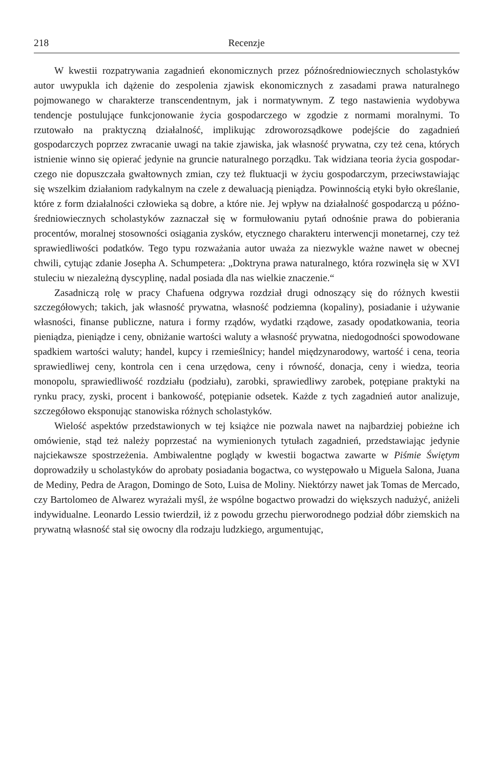218 Recenzje
W kwestii rozpatrywania zagadnień ekonomicznych przez późnośrednio­wiecznych scholastyków autor uwypukla ich dążenie do zespolenia zjawisk eko­nomicznych z zasadami prawa naturalnego pojmowanego w charakterze trans­cendentnym, jak i normatywnym. Z tego nastawienia wydobywa tendencje postulujące funkcjonowanie życia gospodarczego w zgodzie z normami moral­nymi. To rzutowało na praktyczną działalność, implikując zdroworozsądkowe podejście do zagadnień gospodarczych poprzez zwracanie uwagi na takie zja­wiska, jak własność prywatna, czy też cena, których istnienie winno się opierać jedynie na gruncie naturalnego porządku. Tak widziana teoria życia gospodar­czego nie dopuszczała gwałtownych zmian, czy też fluktuacji w życiu gospodar­czym, przeciwstawiając się wszelkim działaniom radykalnym na czele z dewa­luacją pieniądza. Powinnością etyki było określanie, które z form działalności człowieka są dobre, a które nie. Jej wpływ na działalność gospodarczą u późno­średniowiecznych scholastyków zaznaczał się w formułowaniu pytań odnośnie prawa do pobierania procentów, moralnej stosowności osiągania zysków, etycz­nego charakteru interwencji monetarnej, czy też sprawiedliwości podatków. Te­go typu rozważania autor uważa za niezwykle ważne nawet w obecnej chwili, cytując zdanie Josepha A. Schumpetera: „Doktryna prawa naturalnego, która rozwinęła się w XVI stuleciu w niezależną dyscyplinę, nadal posiada dla nas wielkie znaczenie.“
Zasadniczą rolę w pracy Chafuena odgrywa rozdział drugi odnoszący się do różnych kwestii szczegółowych; takich, jak własność prywatna, własność pod­ziemna (kopaliny), posiadanie i używanie własności, finanse publiczne, natura i formy rządów, wydatki rządowe, zasady opodatkowania, teoria pieniądza, pie­niądze i ceny, obniżanie wartości waluty a własność prywatna, niedogodności spowodowane spadkiem wartości waluty; handel, kupcy i rzemieślnicy; handel międzynarodowy, wartość i cena, teoria sprawiedliwej ceny, kontrola cen i cena urzędowa, ceny i równość, donacja, ceny i wiedza, teoria monopolu, sprawiedli­wość rozdziału (podziału), zarobki, sprawiedliwy zarobek, potępiane praktyki na rynku pracy, zyski, procent i bankowość, potępianie odsetek. Każde z tych zagad­nień autor analizuje, szczegółowo eksponując stanowiska różnych scholastyków.
Wielość aspektów przedstawionych w tej książce nie pozwala nawet na naj­bardziej pobieżne ich omówienie, stąd też należy poprzestać na wymienionych tytułach zagadnień, przedstawiając jedynie najciekawsze spostrzeżenia. Ambi­walentne poglądy w kwestii bogactwa zawarte w Piśmie Świętym doprowadziły u scholastyków do aprobaty posiadania bogactwa, co występowało u Miguela Salona, Juana de Mediny, Pedra de Aragon, Domingo de Soto, Luisa de Moliny. Niektórzy nawet jak Tomas de Mercado, czy Bartolomeo de Alwarez wyrażali myśl, że wspólne bogactwo prowadzi do większych nadużyć, aniżeli indywidualne. Leonardo Lessio twierdził, iż z powodu grzechu pierworodnego podział dóbr ziem­skich na prywatną własność stał się owocny dla rodzaju ludzkiego, argumentując,